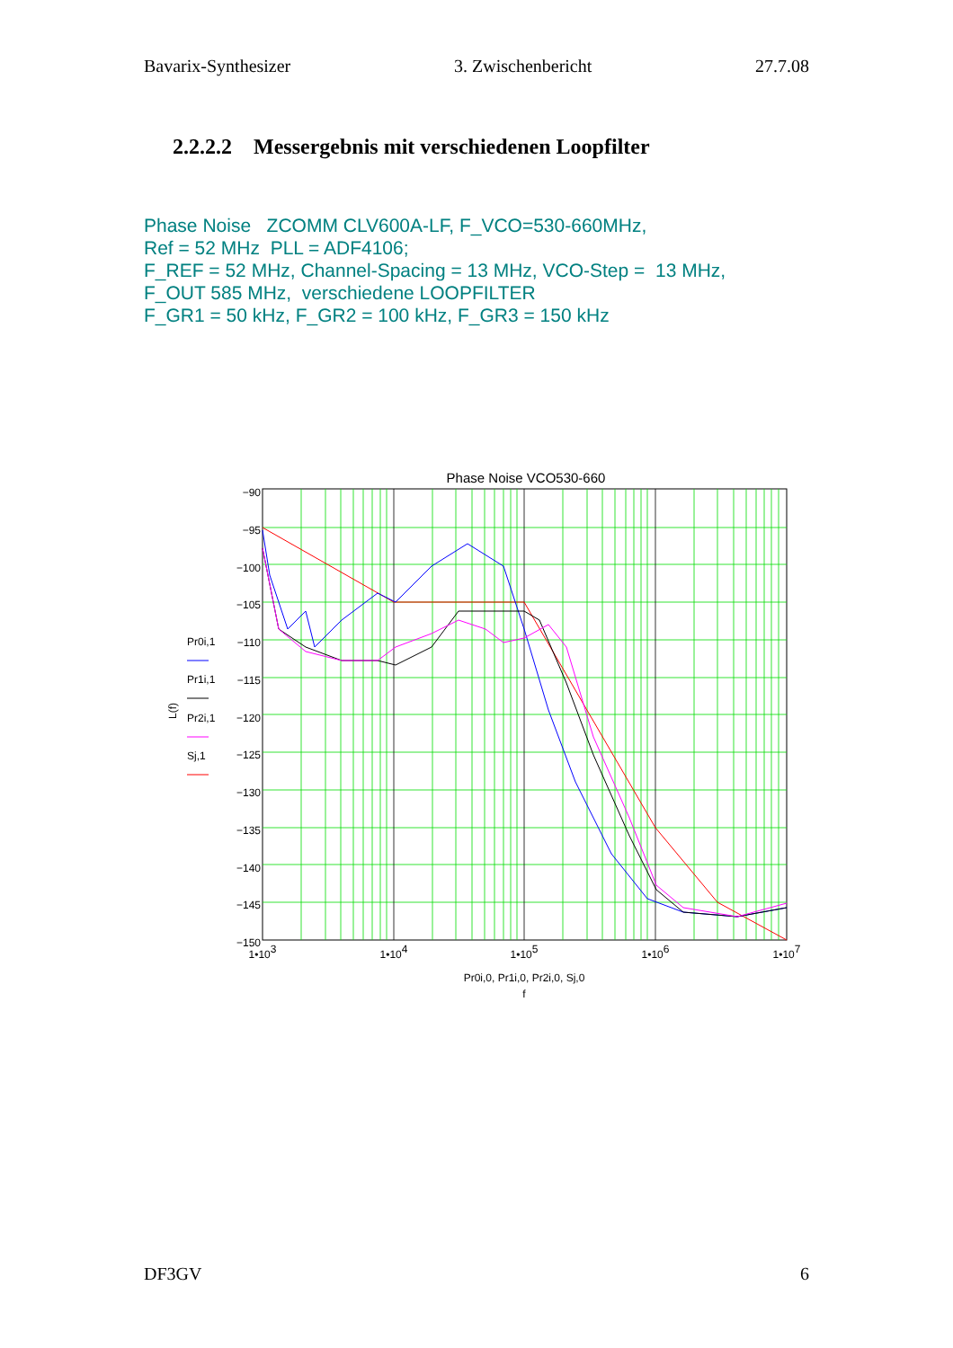Bavarix-Synthesizer 3. Zwischenbericht 27.7.08
2.2.2.2 Messergebnis mit verschiedenen Loopfilter
Phase Noise ZCOMM CLV600A-LF, F_VCO=530-660MHz,
Ref = 52 MHz PLL = ADF4106;
F_REF = 52 MHz, Channel-Spacing = 13 MHz, VCO-Step = 13 MHz,
F_OUT 585 MHz, verschiedene LOOPFILTER
F_GR1 = 50 kHz, F_GR2 = 100 kHz, F_GR3 = 150 kHz
Phase Noise VCO530-660
−90
−95
−100
−105
−110
−115
−120
−125
−130
−135
−140
−145
−150
1•103
1•104
1•105
1•106
1•107
Pr0i,0, Pr1i,0, Pr2i,0, Sj,0
f
L(f)
Pr0i,1
Pr1i,1
Pr2i,1
Sj,1
DF3GV 6